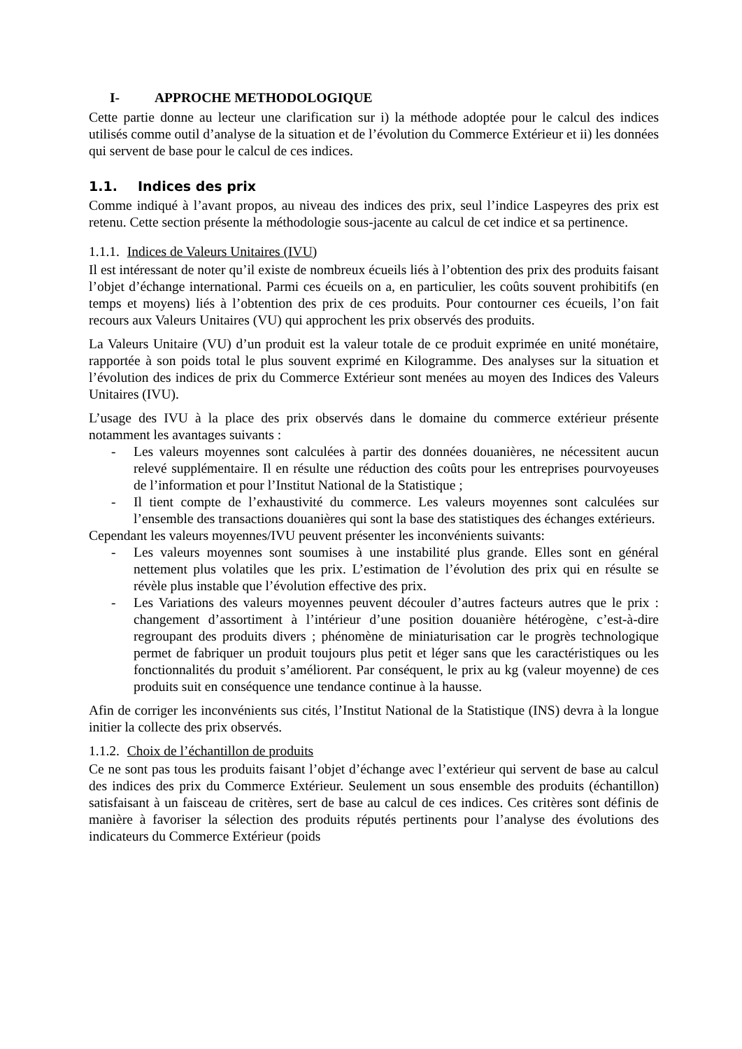I- APPROCHE METHODOLOGIQUE
Cette partie donne au lecteur une clarification sur i) la méthode adoptée pour le calcul des indices utilisés comme outil d’analyse de la situation et de l’évolution du Commerce Extérieur et ii) les données qui servent de base pour le calcul de ces indices.
1.1. Indices des prix
Comme indiqué à l’avant propos, au niveau des indices des prix, seul l’indice Laspeyres des prix est retenu. Cette section présente la méthodologie sous-jacente au calcul de cet indice et sa pertinence.
1.1.1. Indices de Valeurs Unitaires (IVU)
Il est intéressant de noter qu’il existe de nombreux écueils liés à l’obtention des prix des produits faisant l’objet d’échange international. Parmi ces écueils on a, en particulier, les coûts souvent prohibitifs (en temps et moyens) liés à l’obtention des prix de ces produits. Pour contourner ces écueils, l’on fait recours aux Valeurs Unitaires (VU) qui approchent les prix observés des produits.
La Valeurs Unitaire (VU) d’un produit est la valeur totale de ce produit exprimée en unité monétaire, rapportée à son poids total le plus souvent exprimé en Kilogramme. Des analyses sur la situation et l’évolution des indices de prix du Commerce Extérieur sont menées au moyen des Indices des Valeurs Unitaires (IVU).
L’usage des IVU à la place des prix observés dans le domaine du commerce extérieur présente notamment les avantages suivants :
- Les valeurs moyennes sont calculées à partir des données douanières, ne nécessitent aucun relevé supplémentaire. Il en résulte une réduction des coûts pour les entreprises pourvoyeuses de l’information et pour l’Institut National de la Statistique ;
- Il tient compte de l’exhaustivité du commerce. Les valeurs moyennes sont calculées sur l’ensemble des transactions douanières qui sont la base des statistiques des échanges extérieurs.
Cependant les valeurs moyennes/IVU peuvent présenter les inconvénients suivants:
- Les valeurs moyennes sont soumises à une instabilité plus grande. Elles sont en général nettement plus volatiles que les prix. L’estimation de l’évolution des prix qui en résulte se révèle plus instable que l’évolution effective des prix.
- Les Variations des valeurs moyennes peuvent découler d’autres facteurs autres que le prix : changement d’assortiment à l’intérieur d’une position douanière hétérogène, c’est-à-dire regroupant des produits divers ; phénomène de miniaturisation car le progrès technologique permet de fabriquer un produit toujours plus petit et léger sans que les caractéristiques ou les fonctionnalités du produit s’améliorent. Par conséquent, le prix au kg (valeur moyenne) de ces produits suit en conséquence une tendance continue à la hausse.
Afin de corriger les inconvénients sus cités, l’Institut National de la Statistique (INS) devra à la longue initier la collecte des prix observés.
1.1.2. Choix de l’échantillon de produits
Ce ne sont pas tous les produits faisant l’objet d’échange avec l’extérieur qui servent de base au calcul des indices des prix du Commerce Extérieur. Seulement un sous ensemble des produits (échantillon) satisfaisant à un faisceau de critères, sert de base au calcul de ces indices. Ces critères sont définis de manière à favoriser la sélection des produits réputés pertinents pour l’analyse des évolutions des indicateurs du Commerce Extérieur (poids